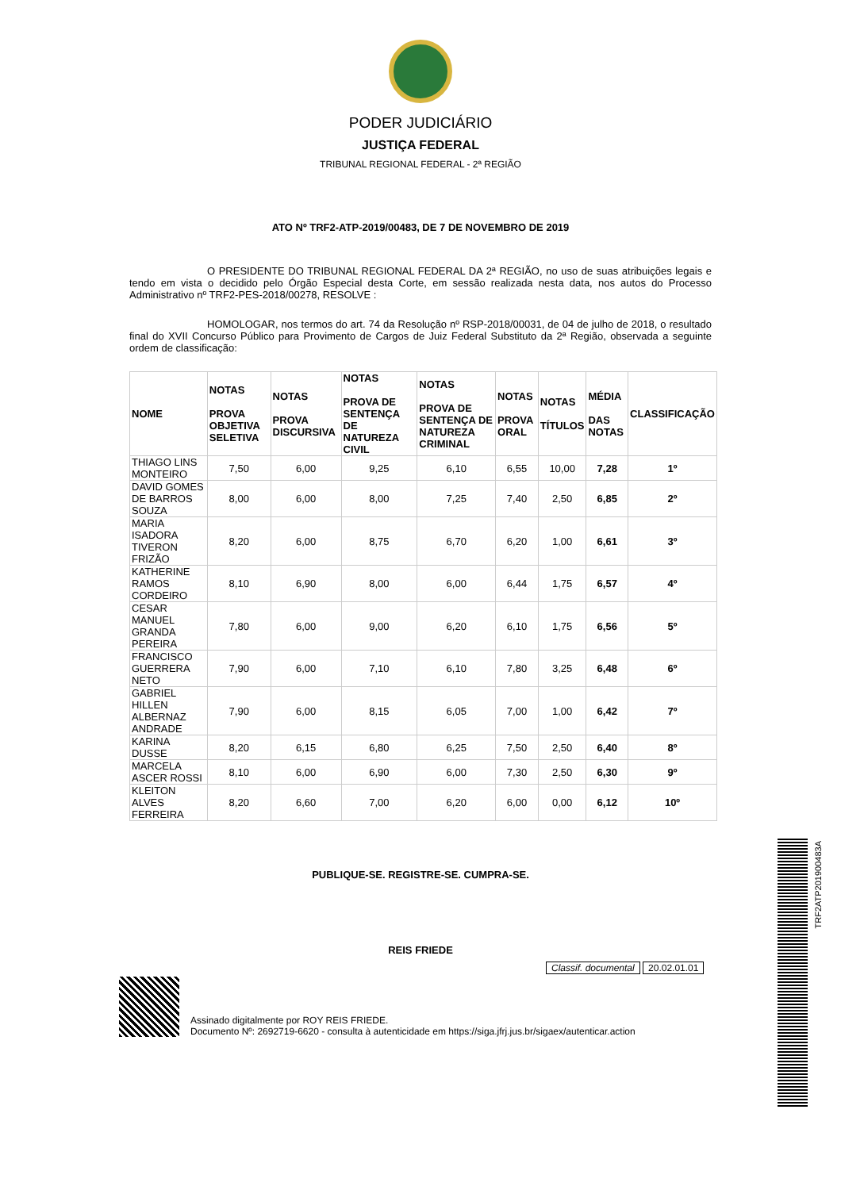PODER JUDICIÁRIO
JUSTIÇA FEDERAL
TRIBUNAL REGIONAL FEDERAL - 2ª REGIÃO
ATO Nº TRF2-ATP-2019/00483, DE 7 DE NOVEMBRO DE 2019
O PRESIDENTE DO TRIBUNAL REGIONAL FEDERAL DA 2ª REGIÃO, no uso de suas atribuições legais e tendo em vista o decidido pelo Órgão Especial desta Corte, em sessão realizada nesta data, nos autos do Processo Administrativo nº TRF2-PES-2018/00278, RESOLVE :
HOMOLOGAR, nos termos do art. 74 da Resolução nº RSP-2018/00031, de 04 de julho de 2018, o resultado final do XVII Concurso Público para Provimento de Cargos de Juiz Federal Substituto da 2ª Região, observada a seguinte ordem de classificação:
| NOME | NOTAS PROVA OBJETIVA SELETIVA | NOTAS PROVA DISCURSIVA | NOTAS PROVA DE SENTENÇA DE NATUREZA CIVIL | NOTAS PROVA DE SENTENÇA DE NATUREZA CRIMINAL | NOTAS PROVA ORAL | NOTAS TÍTULOS | MÉDIA DAS NOTAS | CLASSIFICAÇÃO |
| --- | --- | --- | --- | --- | --- | --- | --- | --- |
| THIAGO LINS MONTEIRO | 7,50 | 6,00 | 9,25 | 6,10 | 6,55 | 10,00 | 7,28 | 1º |
| DAVID GOMES DE BARROS SOUZA | 8,00 | 6,00 | 8,00 | 7,25 | 7,40 | 2,50 | 6,85 | 2º |
| MARIA ISADORA TIVERON FRIZÃO | 8,20 | 6,00 | 8,75 | 6,70 | 6,20 | 1,00 | 6,61 | 3º |
| KATHERINE RAMOS CORDEIRO | 8,10 | 6,90 | 8,00 | 6,00 | 6,44 | 1,75 | 6,57 | 4º |
| CESAR MANUEL GRANDA PEREIRA | 7,80 | 6,00 | 9,00 | 6,20 | 6,10 | 1,75 | 6,56 | 5º |
| FRANCISCO GUERRERA NETO | 7,90 | 6,00 | 7,10 | 6,10 | 7,80 | 3,25 | 6,48 | 6º |
| GABRIEL HILLEN ALBERNAZ ANDRADE | 7,90 | 6,00 | 8,15 | 6,05 | 7,00 | 1,00 | 6,42 | 7º |
| KARINA DUSSE | 8,20 | 6,15 | 6,80 | 6,25 | 7,50 | 2,50 | 6,40 | 8º |
| MARCELA ASCER ROSSI | 8,10 | 6,00 | 6,90 | 6,00 | 7,30 | 2,50 | 6,30 | 9º |
| KLEITON ALVES FERREIRA | 8,20 | 6,60 | 7,00 | 6,20 | 6,00 | 0,00 | 6,12 | 10º |
PUBLIQUE-SE. REGISTRE-SE. CUMPRA-SE.
REIS FRIEDE
Classif. documental 20.02.01.01
Assinado digitalmente por ROY REIS FRIEDE.
Documento Nº: 2692719-6620 - consulta à autenticidade em https://siga.jfrj.jus.br/sigaex/autenticar.action
TRF2ATP201900483A